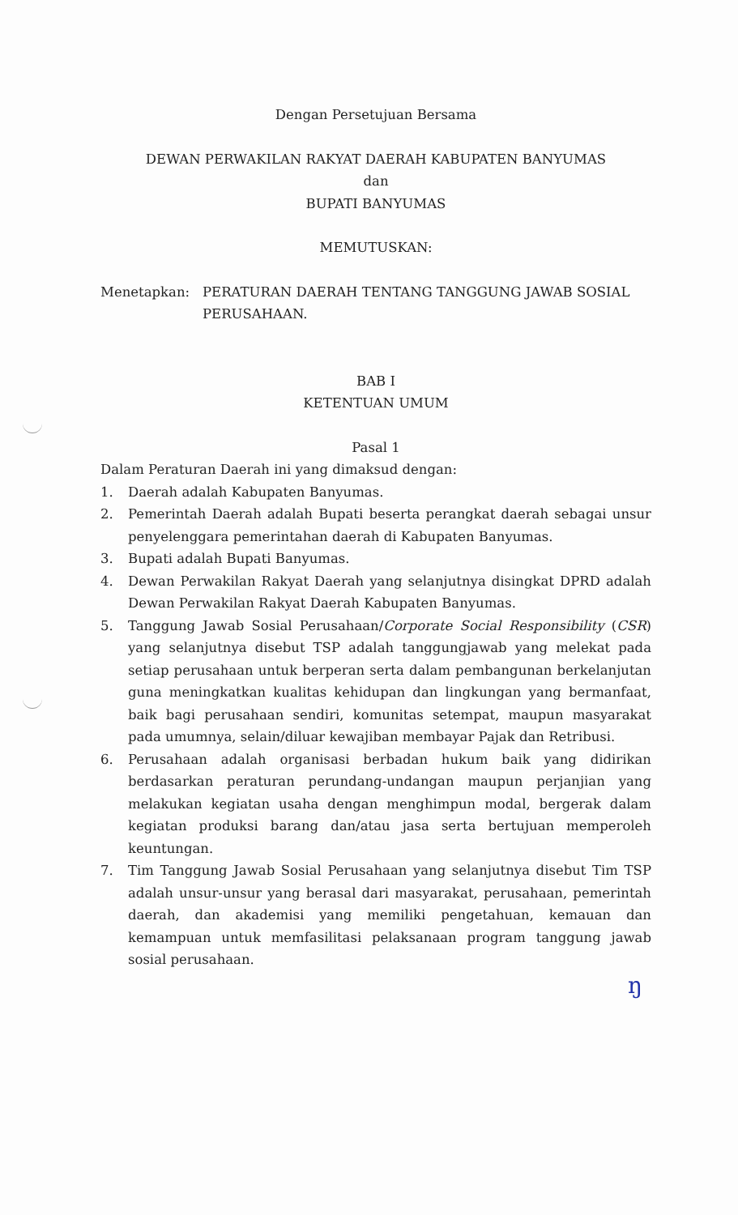Dengan Persetujuan Bersama
DEWAN PERWAKILAN RAKYAT DAERAH KABUPATEN BANYUMAS
dan
BUPATI BANYUMAS
MEMUTUSKAN:
Menetapkan: PERATURAN DAERAH TENTANG TANGGUNG JAWAB SOSIAL PERUSAHAAN.
BAB I
KETENTUAN UMUM
Pasal 1
Dalam Peraturan Daerah ini yang dimaksud dengan:
1. Daerah adalah Kabupaten Banyumas.
2. Pemerintah Daerah adalah Bupati beserta perangkat daerah sebagai unsur penyelenggara pemerintahan daerah di Kabupaten Banyumas.
3. Bupati adalah Bupati Banyumas.
4. Dewan Perwakilan Rakyat Daerah yang selanjutnya disingkat DPRD adalah Dewan Perwakilan Rakyat Daerah Kabupaten Banyumas.
5. Tanggung Jawab Sosial Perusahaan/Corporate Social Responsibility (CSR) yang selanjutnya disebut TSP adalah tanggungjawab yang melekat pada setiap perusahaan untuk berperan serta dalam pembangunan berkelanjutan guna meningkatkan kualitas kehidupan dan lingkungan yang bermanfaat, baik bagi perusahaan sendiri, komunitas setempat, maupun masyarakat pada umumnya, selain/diluar kewajiban membayar Pajak dan Retribusi.
6. Perusahaan adalah organisasi berbadan hukum baik yang didirikan berdasarkan peraturan perundang-undangan maupun perjanjian yang melakukan kegiatan usaha dengan menghimpun modal, bergerak dalam kegiatan produksi barang dan/atau jasa serta bertujuan memperoleh keuntungan.
7. Tim Tanggung Jawab Sosial Perusahaan yang selanjutnya disebut Tim TSP adalah unsur-unsur yang berasal dari masyarakat, perusahaan, pemerintah daerah, dan akademisi yang memiliki pengetahuan, kemauan dan kemampuan untuk memfasilitasi pelaksanaan program tanggung jawab sosial perusahaan.
ŋ